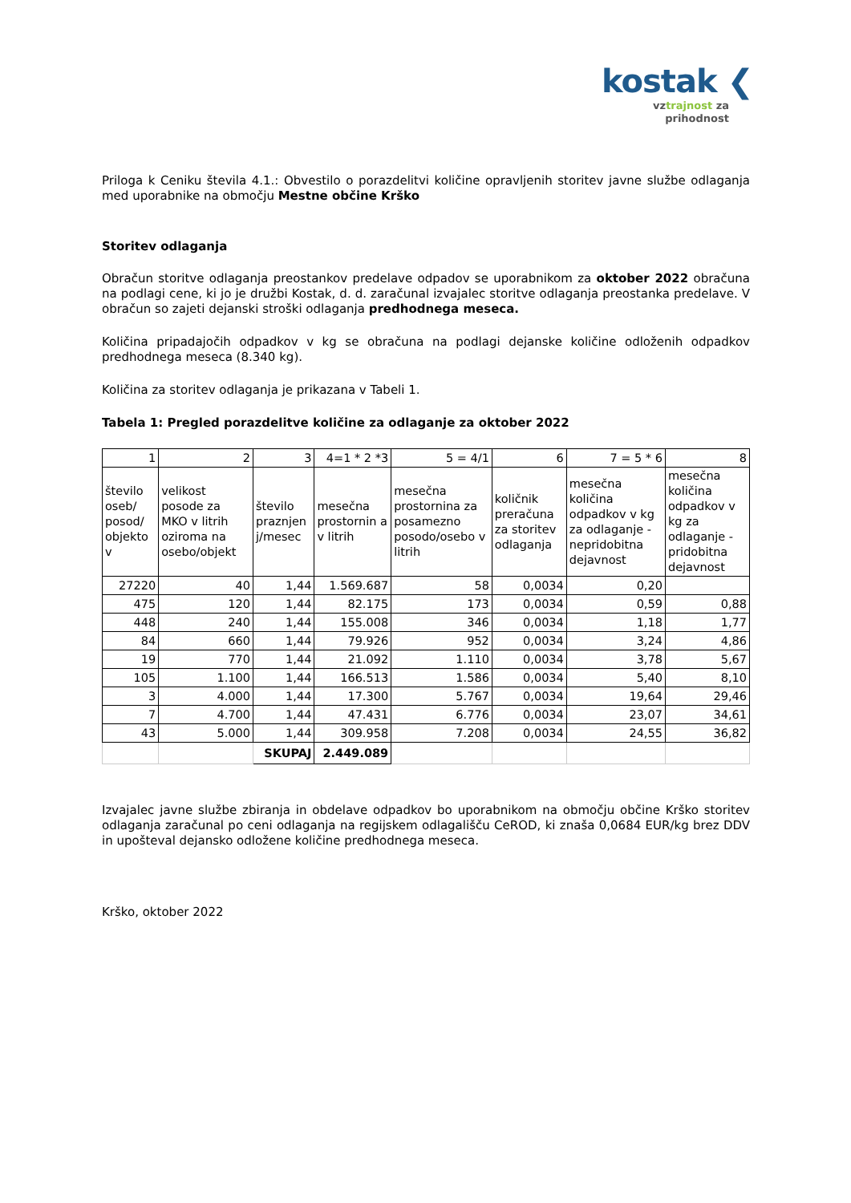kostak ❮
vztrajnost za
prihodnost
Priloga k Ceniku števila 4.1.: Obvestilo o porazdelitvi količine opravljenih storitev javne službe odlaganja med uporabnike na območju Mestne občine Krško
Storitev odlaganja
Obračun storitve odlaganja preostankov predelave odpadov se uporabnikom za oktober 2022 obračuna na podlagi cene, ki jo je družbi Kostak, d. d. zaračunal izvajalec storitve odlaganja preostanka predelave. V obračun so zajeti dejanski stroški odlaganja predhodnega meseca.
Količina pripadajočih odpadkov v kg se obračuna na podlagi dejanske količine odloženih odpadkov predhodnega meseca (8.340 kg).
Količina za storitev odlaganja je prikazana v Tabeli 1.
Tabela 1: Pregled porazdelitve količine za odlaganje za oktober 2022
| 1 | 2 | 3 | 4=1 * 2 *3 | 5 = 4/1 | 6 | 7 = 5 * 6 | 8 |
| število oseb/ posod/ objekto v | velikost posode za MKO v litrih oziroma na osebo/objekt | število praznjen j/mesec | mesečna prostornin a v litrih | mesečna prostornina za posamezno posodo/osebo v litrih | količnik preračuna za storitev odlaganja | mesečna količina odpadkov v kg za odlaganje - nepridobitna dejavnost | mesečna količina odpadkov v kg za odlaganje - pridobitna dejavnost |
| 27220 | 40 | 1,44 | 1.569.687 | 58 | 0,0034 | 0,20 | |
| 475 | 120 | 1,44 | 82.175 | 173 | 0,0034 | 0,59 | 0,88 |
| 448 | 240 | 1,44 | 155.008 | 346 | 0,0034 | 1,18 | 1,77 |
| 84 | 660 | 1,44 | 79.926 | 952 | 0,0034 | 3,24 | 4,86 |
| 19 | 770 | 1,44 | 21.092 | 1.110 | 0,0034 | 3,78 | 5,67 |
| 105 | 1.100 | 1,44 | 166.513 | 1.586 | 0,0034 | 5,40 | 8,10 |
| 3 | 4.000 | 1,44 | 17.300 | 5.767 | 0,0034 | 19,64 | 29,46 |
| 7 | 4.700 | 1,44 | 47.431 | 6.776 | 0,0034 | 23,07 | 34,61 |
| 43 | 5.000 | 1,44 | 309.958 | 7.208 | 0,0034 | 24,55 | 36,82 |
| | | SKUPAJ | 2.449.089 | | | | |
Izvajalec javne službe zbiranja in obdelave odpadkov bo uporabnikom na območju občine Krško storitev odlaganja zaračunal po ceni odlaganja na regijskem odlagališču CeROD, ki znaša 0,0684 EUR/kg brez DDV in upošteval dejansko odložene količine predhodnega meseca.
Krško, oktober 2022